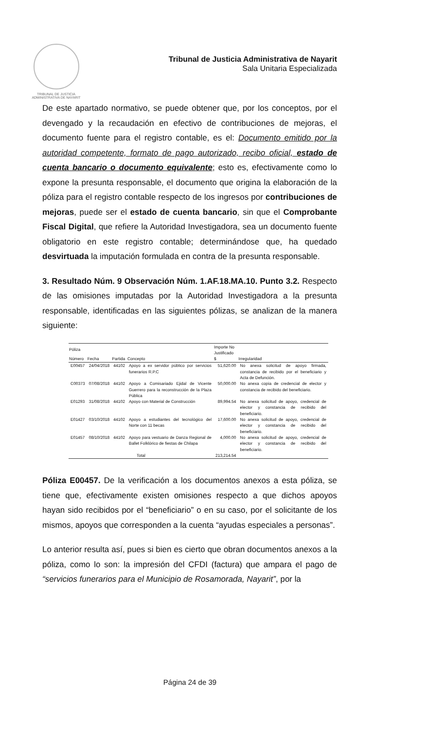TRIBUNAL DE JUSTICIA
ADMINISTRATIVA DE NAYARIT
Tribunal de Justicia Administrativa de Nayarit
Sala Unitaria Especializada
De este apartado normativo, se puede obtener que, por los conceptos, por el devengado y la recaudación en efectivo de contribuciones de mejoras, el documento fuente para el registro contable, es el: Documento emitido por la autoridad competente, formato de pago autorizado, recibo oficial, estado de cuenta bancario o documento equivalente; esto es, efectivamente como lo expone la presunta responsable, el documento que origina la elaboración de la póliza para el registro contable respecto de los ingresos por contribuciones de mejoras, puede ser el estado de cuenta bancario, sin que el Comprobante Fiscal Digital, que refiere la Autoridad Investigadora, sea un documento fuente obligatorio en este registro contable; determinándose que, ha quedado desvirtuada la imputación formulada en contra de la presunta responsable.
3. Resultado Núm. 9 Observación Núm. 1.AF.18.MA.10. Punto 3.2. Respecto de las omisiones imputadas por la Autoridad Investigadora a la presunta responsable, identificadas en las siguientes pólizas, se analizan de la manera siguiente:
| Póliza | | | | Importe No Justificado $ | Irregularidad |
| --- | --- | --- | --- | --- | --- |
| Número | Fecha | Partida | Concepto | | |
| E00457 | 24/04/2018 | 44102 | Apoyo a ex servidor público por servicios funerarios R.P.C | 51,620.00 | No anexa solicitud de apoyo firmada, constancia de recibido por el beneficiario y Acta de Defunción. |
| C00373 | 07/08/2018 | 44102 | Apoyo a Comisariado Ejidal de Vicente Guerrero para la reconstrucción de la Plaza Pública | 50,000.00 | No anexa copia de credencial de elector y constancia de recibido del beneficiario. |
| E01293 | 31/08/2018 | 44102 | Apoyo con Material de Construcción | 89,994.54 | No anexa solicitud de apoyo, credencial de elector y constancia de recibido del beneficiario. |
| E01427 | 03/10/2018 | 44102 | Apoyo a estudiantes del tecnológico del Norte con 11 becas | 17,600.00 | No anexa solicitud de apoyo, credencial de elector y constancia de recibido del beneficiario. |
| E01457 | 08/10/2018 | 44102 | Apoyo para vestuario de Danza Regional de Ballet Folklórico de fiestas de Chilapa | 4,000.00 | No anexa solicitud de apoyo, credencial de elector y constancia de recibido del beneficiario. |
| Total | | | | 213,214.54 | |
Póliza E00457. De la verificación a los documentos anexos a esta póliza, se tiene que, efectivamente existen omisiones respecto a que dichos apoyos hayan sido recibidos por el “beneficiario” o en su caso, por el solicitante de los mismos, apoyos que corresponden a la cuenta “ayudas especiales a personas”.
Lo anterior resulta así, pues si bien es cierto que obran documentos anexos a la póliza, como lo son: la impresión del CFDI (factura) que ampara el pago de “servicios funerarios para el Municipio de Rosamorada, Nayarit”, por la
Página 24 de 39